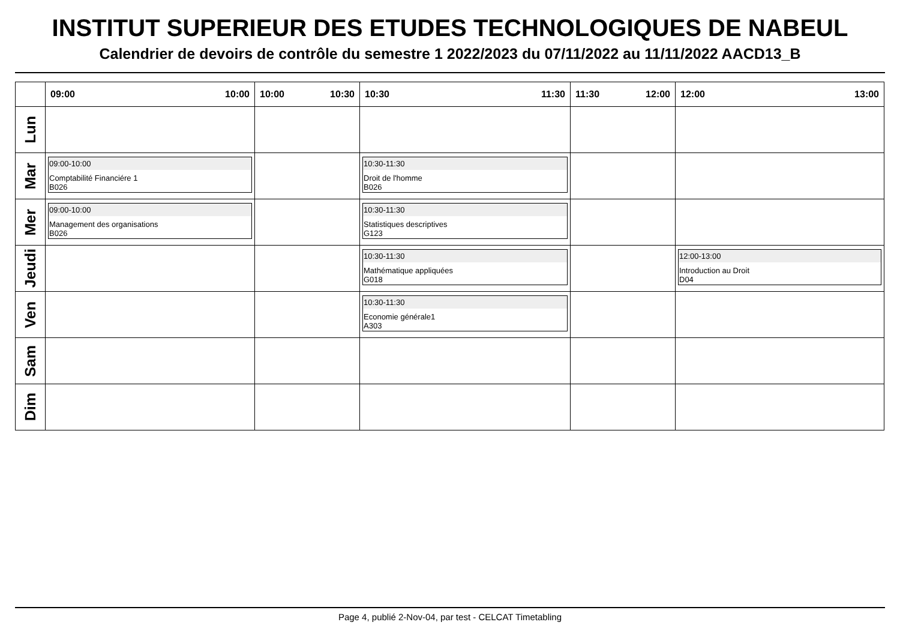INSTITUT SUPERIEUR DES ETUDES TECHNOLOGIQUES DE NABEUL
Calendrier de devoirs de contrôle du semestre 1 2022/2023 du 07/11/2022 au 11/11/2022 AACD13_B
| | 09:00 10:00 | 10:00 10:30 | 10:30 11:30 | 11:30 12:00 | 12:00 13:00 |
| --- | --- | --- | --- | --- | --- |
| Lun | | | | | |
| Mar | 09:00-10:00 Comptabilité Financiére 1 B026 | | 10:30-11:30 Droit de l'homme B026 | | |
| Mer | 09:00-10:00 Management des organisations B026 | | 10:30-11:30 Statistiques descriptives G123 | | |
| Jeudi | | | 10:30-11:30 Mathématique appliquées G018 | | 12:00-13:00 Introduction au Droit D04 |
| Ven | | | 10:30-11:30 Economie générale1 A303 | | |
| Sam | | | | | |
| Dim | | | | | |
Page 4, publié 2-Nov-04, par test - CELCAT Timetabling